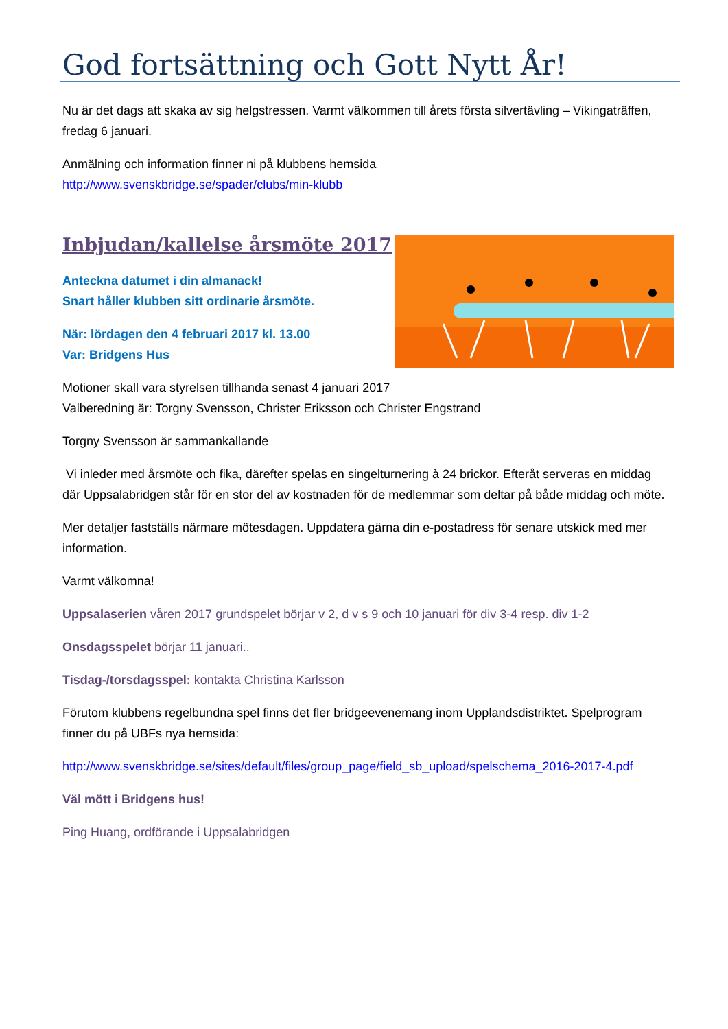God fortsättning och Gott Nytt År!
Nu är det dags att skaka av sig helgstressen. Varmt välkommen till årets första silvertävling – Vikingaträffen, fredag 6 januari.
Anmälning och information finner ni på klubbens hemsida
http://www.svenskbridge.se/spader/clubs/min-klubb
Inbjudan/kallelse årsmöte 2017
Anteckna datumet i din almanack!
Snart håller klubben sitt ordinarie årsmöte.
När: lördagen den 4 februari 2017 kl. 13.00
Var: Bridgens Hus
Motioner skall vara styrelsen tillhanda senast 4 januari 2017
Valberedning är: Torgny Svensson, Christer Eriksson och Christer Engstrand
Torgny Svensson är sammankallande
Vi inleder med årsmöte och fika, därefter spelas en singelturnering à 24 brickor. Efteråt serveras en middag där Uppsalabridgen står för en stor del av kostnaden för de medlemmar som deltar på både middag och möte.
Mer detaljer fastställs närmare mötesdagen. Uppdatera gärna din e-postadress för senare utskick med mer information.
Varmt välkomna!
Uppsalaserien våren 2017 grundspelet börjar v 2, d v s 9 och 10 januari för div 3-4 resp. div 1-2
Onsdagsspelet börjar 11 januari..
Tisdag-/torsdagsspel: kontakta Christina Karlsson
Förutom klubbens regelbundna spel finns det fler bridgeevenemang inom Upplandsdistriktet. Spelprogram finner du på UBFs nya hemsida:
http://www.svenskbridge.se/sites/default/files/group_page/field_sb_upload/spelschema_2016-2017-4.pdf
Väl mött i Bridgens hus!
Ping Huang, ordförande i Uppsalabridgen